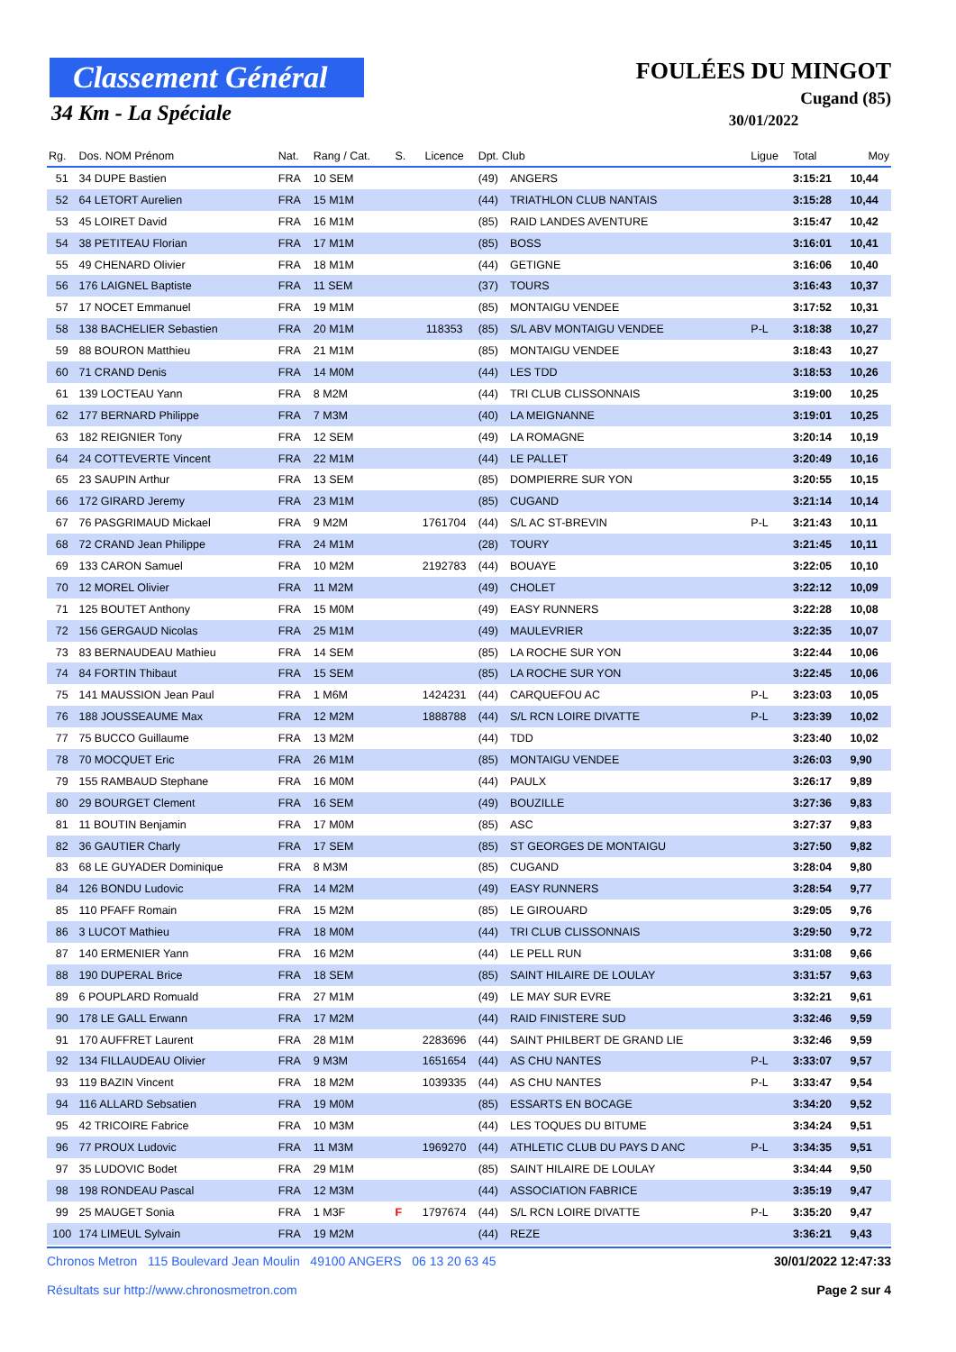Classement Général
34 Km - La Spéciale
FOULÉES DU MINGOT
Cugand (85)
30/01/2022
| Rg. | Dos. NOM Prénom | Nat. | Rang / Cat. | S. | Licence | Dpt. Club | | Ligue | Total | Moy |
| --- | --- | --- | --- | --- | --- | --- | --- | --- | --- | --- |
| 51 | 34 DUPE Bastien | FRA | 10 SEM | | | (49) | ANGERS | | 3:15:21 | 10,44 |
| 52 | 64 LETORT Aurelien | FRA | 15 M1M | | | (44) | TRIATHLON CLUB NANTAIS | | 3:15:28 | 10,44 |
| 53 | 45 LOIRET David | FRA | 16 M1M | | | (85) | RAID LANDES AVENTURE | | 3:15:47 | 10,42 |
| 54 | 38 PETITEAU Florian | FRA | 17 M1M | | | (85) | BOSS | | 3:16:01 | 10,41 |
| 55 | 49 CHENARD Olivier | FRA | 18 M1M | | | (44) | GETIGNE | | 3:16:06 | 10,40 |
| 56 | 176 LAIGNEL Baptiste | FRA | 11 SEM | | | (37) | TOURS | | 3:16:43 | 10,37 |
| 57 | 17 NOCET Emmanuel | FRA | 19 M1M | | | (85) | MONTAIGU VENDEE | | 3:17:52 | 10,31 |
| 58 | 138 BACHELIER Sebastien | FRA | 20 M1M | | 118353 | (85) | S/L ABV MONTAIGU VENDEE | P-L | 3:18:38 | 10,27 |
| 59 | 88 BOURON Matthieu | FRA | 21 M1M | | | (85) | MONTAIGU VENDEE | | 3:18:43 | 10,27 |
| 60 | 71 CRAND Denis | FRA | 14 M0M | | | (44) | LES TDD | | 3:18:53 | 10,26 |
| 61 | 139 LOCTEAU Yann | FRA | 8 M2M | | | (44) | TRI CLUB CLISSONNAIS | | 3:19:00 | 10,25 |
| 62 | 177 BERNARD Philippe | FRA | 7 M3M | | | (40) | LA MEIGNANNE | | 3:19:01 | 10,25 |
| 63 | 182 REIGNIER Tony | FRA | 12 SEM | | | (49) | LA ROMAGNE | | 3:20:14 | 10,19 |
| 64 | 24 COTTEVERTE Vincent | FRA | 22 M1M | | | (44) | LE PALLET | | 3:20:49 | 10,16 |
| 65 | 23 SAUPIN Arthur | FRA | 13 SEM | | | (85) | DOMPIERRE SUR YON | | 3:20:55 | 10,15 |
| 66 | 172 GIRARD Jeremy | FRA | 23 M1M | | | (85) | CUGAND | | 3:21:14 | 10,14 |
| 67 | 76 PASGRIMAUD Mickael | FRA | 9 M2M | | 1761704 | (44) | S/L AC ST-BREVIN | P-L | 3:21:43 | 10,11 |
| 68 | 72 CRAND Jean Philippe | FRA | 24 M1M | | | (28) | TOURY | | 3:21:45 | 10,11 |
| 69 | 133 CARON Samuel | FRA | 10 M2M | | 2192783 | (44) | BOUAYE | | 3:22:05 | 10,10 |
| 70 | 12 MOREL Olivier | FRA | 11 M2M | | | (49) | CHOLET | | 3:22:12 | 10,09 |
| 71 | 125 BOUTET Anthony | FRA | 15 M0M | | | (49) | EASY RUNNERS | | 3:22:28 | 10,08 |
| 72 | 156 GERGAUD Nicolas | FRA | 25 M1M | | | (49) | MAULEVRIER | | 3:22:35 | 10,07 |
| 73 | 83 BERNAUDEAU Mathieu | FRA | 14 SEM | | | (85) | LA ROCHE SUR YON | | 3:22:44 | 10,06 |
| 74 | 84 FORTIN Thibaut | FRA | 15 SEM | | | (85) | LA ROCHE SUR YON | | 3:22:45 | 10,06 |
| 75 | 141 MAUSSION Jean Paul | FRA | 1 M6M | | 1424231 | (44) | CARQUEFOU AC | P-L | 3:23:03 | 10,05 |
| 76 | 188 JOUSSEAUME Max | FRA | 12 M2M | | 1888788 | (44) | S/L RCN LOIRE DIVATTE | P-L | 3:23:39 | 10,02 |
| 77 | 75 BUCCO Guillaume | FRA | 13 M2M | | | (44) | TDD | | 3:23:40 | 10,02 |
| 78 | 70 MOCQUET Eric | FRA | 26 M1M | | | (85) | MONTAIGU VENDEE | | 3:26:03 | 9,90 |
| 79 | 155 RAMBAUD Stephane | FRA | 16 M0M | | | (44) | PAULX | | 3:26:17 | 9,89 |
| 80 | 29 BOURGET Clement | FRA | 16 SEM | | | (49) | BOUZILLE | | 3:27:36 | 9,83 |
| 81 | 11 BOUTIN Benjamin | FRA | 17 M0M | | | (85) | ASC | | 3:27:37 | 9,83 |
| 82 | 36 GAUTIER Charly | FRA | 17 SEM | | | (85) | ST GEORGES DE MONTAIGU | | 3:27:50 | 9,82 |
| 83 | 68 LE GUYADER Dominique | FRA | 8 M3M | | | (85) | CUGAND | | 3:28:04 | 9,80 |
| 84 | 126 BONDU Ludovic | FRA | 14 M2M | | | (49) | EASY RUNNERS | | 3:28:54 | 9,77 |
| 85 | 110 PFAFF Romain | FRA | 15 M2M | | | (85) | LE GIROUARD | | 3:29:05 | 9,76 |
| 86 | 3 LUCOT Mathieu | FRA | 18 M0M | | | (44) | TRI CLUB CLISSONNAIS | | 3:29:50 | 9,72 |
| 87 | 140 ERMENIER Yann | FRA | 16 M2M | | | (44) | LE PELL RUN | | 3:31:08 | 9,66 |
| 88 | 190 DUPERAL Brice | FRA | 18 SEM | | | (85) | SAINT HILAIRE DE LOULAY | | 3:31:57 | 9,63 |
| 89 | 6 POUPLARD Romuald | FRA | 27 M1M | | | (49) | LE MAY SUR EVRE | | 3:32:21 | 9,61 |
| 90 | 178 LE GALL Erwann | FRA | 17 M2M | | | (44) | RAID FINISTERE SUD | | 3:32:46 | 9,59 |
| 91 | 170 AUFFRET Laurent | FRA | 28 M1M | | 2283696 | (44) | SAINT PHILBERT DE GRAND LIE | | 3:32:46 | 9,59 |
| 92 | 134 FILLAUDEAU Olivier | FRA | 9 M3M | | 1651654 | (44) | AS CHU NANTES | P-L | 3:33:07 | 9,57 |
| 93 | 119 BAZIN Vincent | FRA | 18 M2M | | 1039335 | (44) | AS CHU NANTES | P-L | 3:33:47 | 9,54 |
| 94 | 116 ALLARD Sebsatien | FRA | 19 M0M | | | (85) | ESSARTS EN BOCAGE | | 3:34:20 | 9,52 |
| 95 | 42 TRICOIRE Fabrice | FRA | 10 M3M | | | (44) | LES TOQUES DU BITUME | | 3:34:24 | 9,51 |
| 96 | 77 PROUX Ludovic | FRA | 11 M3M | | 1969270 | (44) | ATHLETIC CLUB DU PAYS D ANC | P-L | 3:34:35 | 9,51 |
| 97 | 35 LUDOVIC Bodet | FRA | 29 M1M | | | (85) | SAINT HILAIRE DE LOULAY | | 3:34:44 | 9,50 |
| 98 | 198 RONDEAU Pascal | FRA | 12 M3M | | | (44) | ASSOCIATION FABRICE | | 3:35:19 | 9,47 |
| 99 | 25 MAUGET Sonia | FRA | 1 M3F | F | 1797674 | (44) | S/L RCN LOIRE DIVATTE | P-L | 3:35:20 | 9,47 |
| 100 | 174 LIMEUL Sylvain | FRA | 19 M2M | | | (44) | REZE | | 3:36:21 | 9,43 |
Chronos Metron 115 Boulevard Jean Moulin 49100 ANGERS 06 13 20 63 45
Résultats sur http://www.chronosmetron.com
30/01/2022 12:47:33
Page 2 sur 4